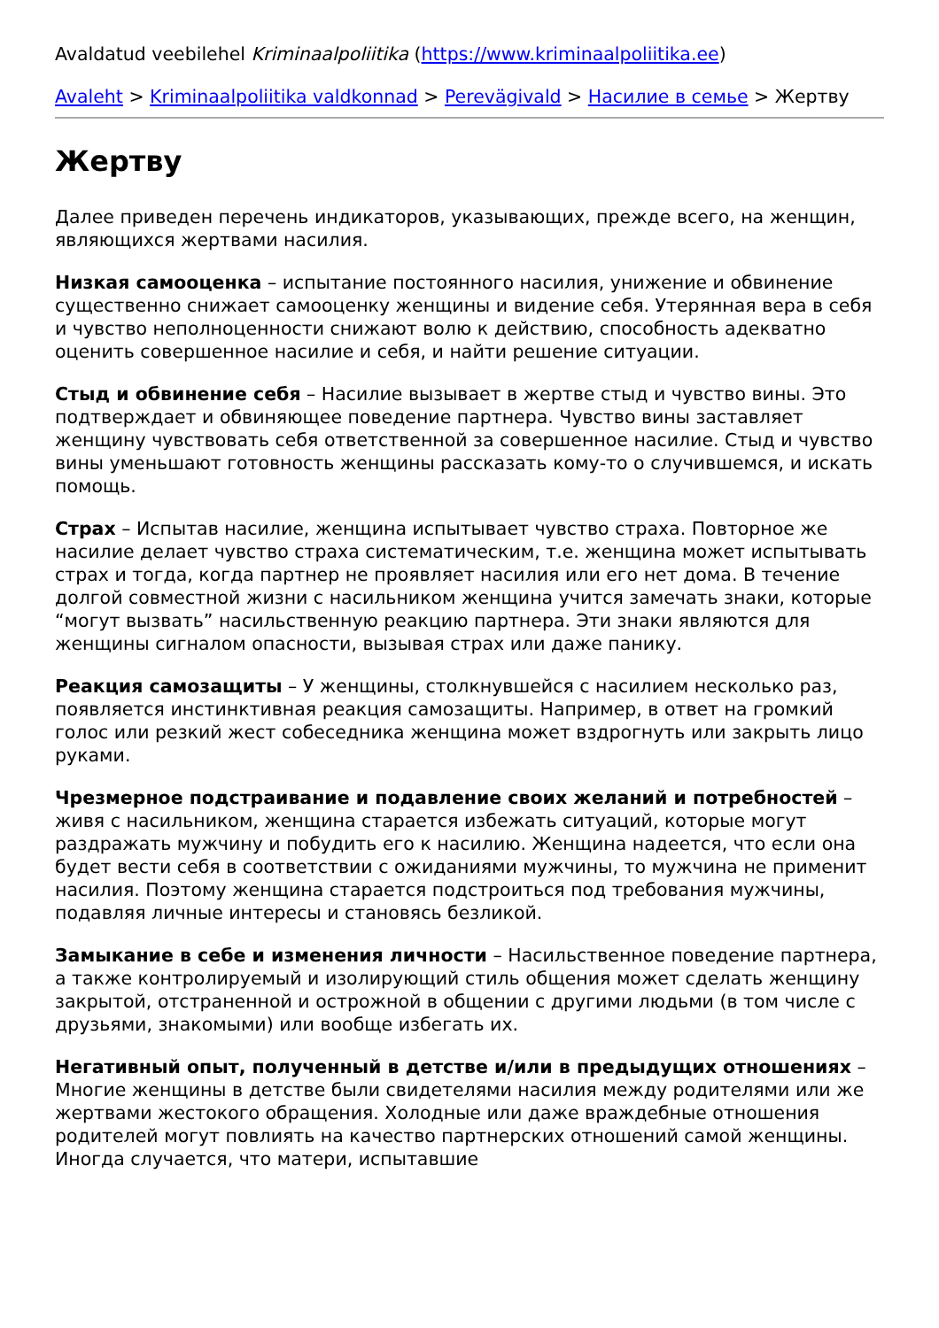Avaldatud veebilehel Kriminaalpoliitika (https://www.kriminaalpoliitika.ee)
Avaleht > Kriminaalpoliitika valdkonnad > Perevägivald > Насилие в семье > Жертву
Жертву
Далее приведен перечень индикаторов, указывающих, прежде всего, на женщин, являющихся жертвами насилия.
Низкая самооценка – испытание постоянного насилия, унижение и обвинение существенно снижает самооценку женщины и видение себя. Утерянная вера в себя и чувство неполноценности снижают волю к действию, способность адекватно оценить совершенное насилие и себя, и найти решение ситуации.
Стыд и обвинение себя – Насилие вызывает в жертве стыд и чувство вины. Это подтверждает и обвиняющее поведение партнера. Чувство вины заставляет женщину чувствовать себя ответственной за совершенное насилие. Стыд и чувство вины уменьшают готовность женщины рассказать кому-то о случившемся, и искать помощь.
Страх – Испытав насилие, женщина испытывает чувство страха. Повторное же насилие делает чувство страха систематическим, т.е. женщина может испытывать страх и тогда, когда партнер не проявляет насилия или его нет дома. В течение долгой совместной жизни с насильником женщина учится замечать знаки, которые “могут вызвать” насильственную реакцию партнера. Эти знаки являются для женщины сигналом опасности, вызывая страх или даже панику.
Реакция самозащиты – У женщины, столкнувшейся с насилием несколько раз, появляется инстинктивная реакция самозащиты. Например, в ответ на громкий голос или резкий жест собеседника женщина может вздрогнуть или закрыть лицо руками.
Чрезмерное подстраивание и подавление своих желаний и потребностей – живя с насильником, женщина старается избежать ситуаций, которые могут раздражать мужчину и побудить его к насилию. Женщина надеется, что если она будет вести себя в соответствии с ожиданиями мужчины, то мужчина не применит насилия. Поэтому женщина старается подстроиться под требования мужчины, подавляя личные интересы и становясь безликой.
Замыкание в себе и изменения личности – Насильственное поведение партнера, а также контролируемый и изолирующий стиль общения может сделать женщину закрытой, отстраненной и острожной в общении с другими людьми (в том числе с друзьями, знакомыми) или вообще избегать их.
Негативный опыт, полученный в детстве и/или в предыдущих отношениях – Многие женщины в детстве были свидетелями насилия между родителями или же жертвами жестокого обращения. Холодные или даже враждебные отношения родителей могут повлиять на качество партнерских отношений самой женщины. Иногда случается, что матери, испытавшие